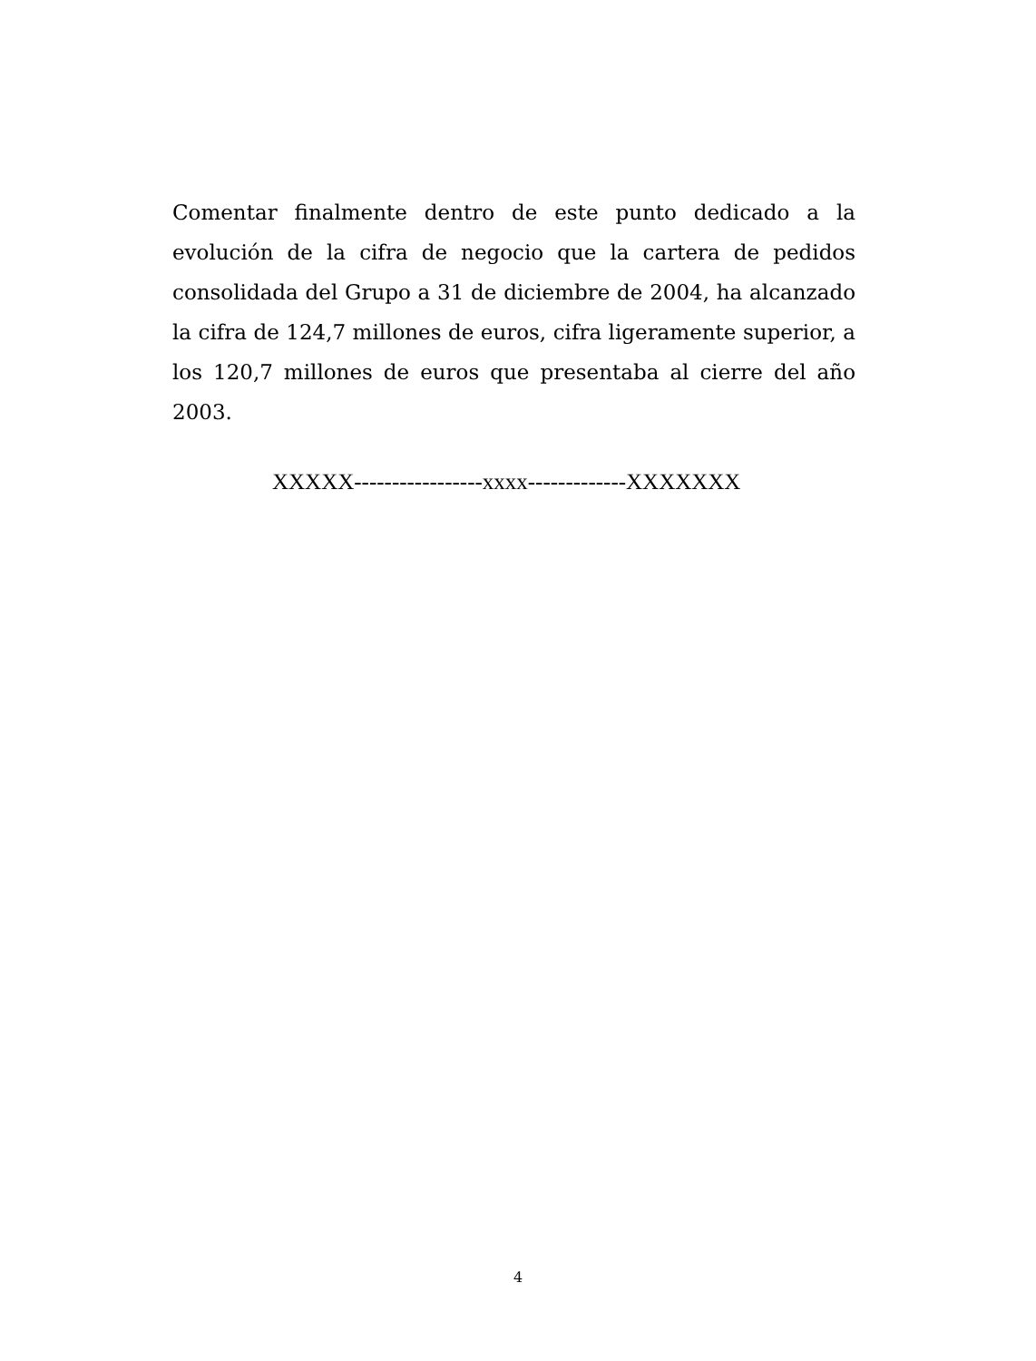Comentar finalmente dentro de este punto dedicado a la evolución de la cifra de negocio que la cartera de pedidos consolidada del Grupo a 31 de diciembre de 2004, ha alcanzado la cifra de 124,7 millones de euros, cifra ligeramente superior, a los 120,7 millones de euros que presentaba al cierre del año 2003.
XXXXX-----------------xxxx-------------XXXXXXX
4